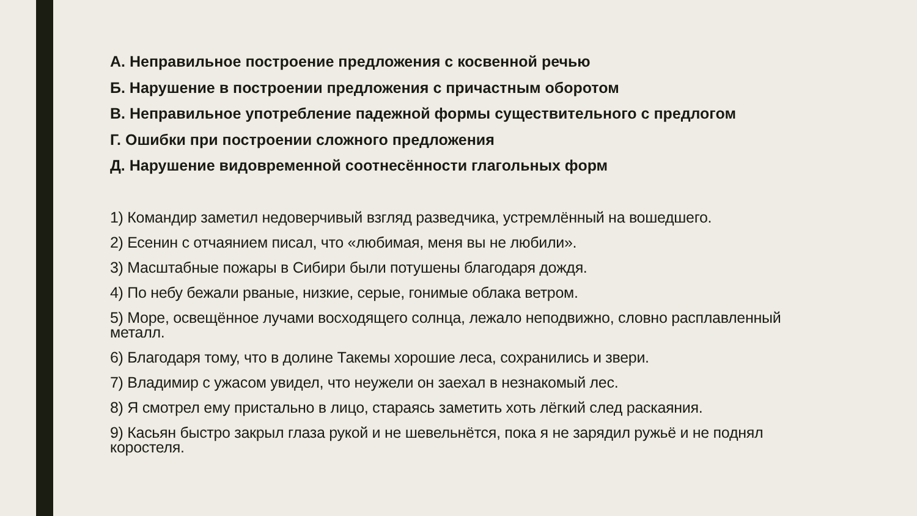А. Неправильное построение предложения с косвенной речью
Б. Нарушение в построении предложения с причастным оборотом
В. Неправильное употребление падежной формы существительного с предлогом
Г. Ошибки при построении сложного предложения
Д. Нарушение видовременной соотнесённости глагольных форм
1) Командир заметил недоверчивый взгляд разведчика, устремлённый на вошедшего.
2) Есенин с отчаянием писал, что «любимая, меня вы не любили».
3) Масштабные пожары в Сибири были потушены благодаря дождя.
4) По небу бежали рваные, низкие, серые, гонимые облака ветром.
5) Море, освещённое лучами восходящего солнца, лежало неподвижно, словно расплавленный металл.
6) Благодаря тому, что в долине Такемы хорошие леса, сохранились и звери.
7) Владимир с ужасом увидел, что неужели он заехал в незнакомый лес.
8) Я смотрел ему пристально в лицо, стараясь заметить хоть лёгкий след раскаяния.
9) Касьян быстро закрыл глаза рукой и не шевельнётся, пока я не зарядил ружьё и не поднял коростеля.